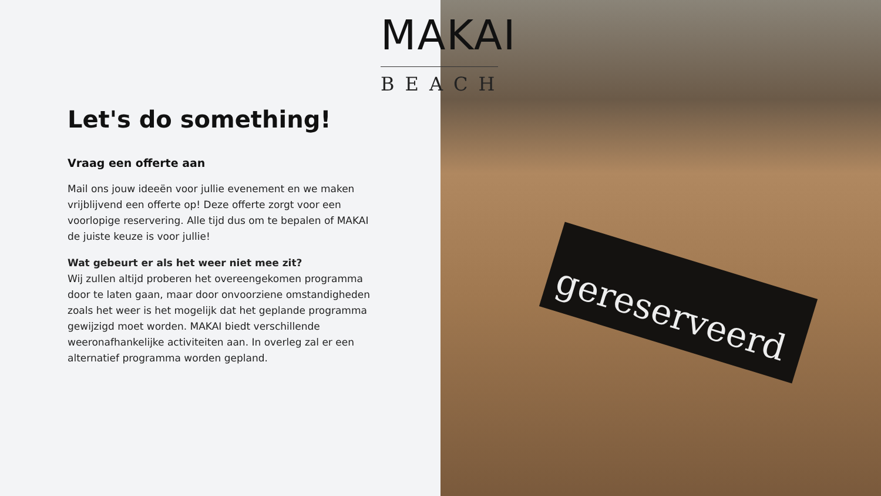gereserveerd
MAKAI
BEACH
Let's do something!
Vraag een offerte aan
Mail ons jouw ideeën voor jullie evenement en we maken vrijblijvend een offerte op! Deze offerte zorgt voor een voorlopige reservering. Alle tijd dus om te bepalen of MAKAI de juiste keuze is voor jullie!
Wat gebeurt er als het weer niet mee zit?
Wij zullen altijd proberen het overeengekomen programma door te laten gaan, maar door onvoorziene omstandigheden zoals het weer is het mogelijk dat het geplande programma gewijzigd moet worden. MAKAI biedt verschillende weeronafhankelijke activiteiten aan. In overleg zal er een alternatief programma worden gepland.